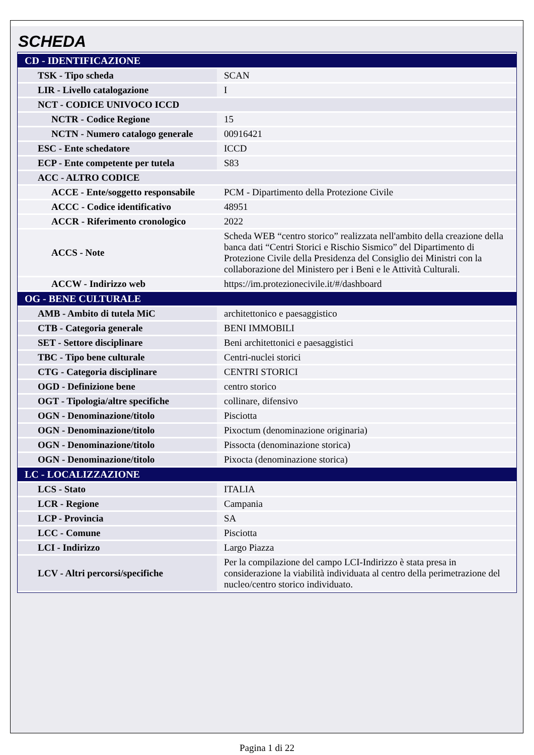SCHEDA
| CD - IDENTIFICAZIONE | |
| TSK - Tipo scheda | SCAN |
| LIR - Livello catalogazione | I |
| NCT - CODICE UNIVOCO ICCD | |
| NCTR - Codice Regione | 15 |
| NCTN - Numero catalogo generale | 00916421 |
| ESC - Ente schedatore | ICCD |
| ECP - Ente competente per tutela | S83 |
| ACC - ALTRO CODICE | |
| ACCE - Ente/soggetto responsabile | PCM - Dipartimento della Protezione Civile |
| ACCC - Codice identificativo | 48951 |
| ACCR - Riferimento cronologico | 2022 |
| ACCS - Note | Scheda WEB “centro storico” realizzata nell'ambito della creazione della banca dati “Centri Storici e Rischio Sismico” del Dipartimento di Protezione Civile della Presidenza del Consiglio dei Ministri con la collaborazione del Ministero per i Beni e le Attività Culturali. |
| ACCW - Indirizzo web | https://im.protezionecivile.it/#/dashboard |
| OG - BENE CULTURALE | |
| AMB - Ambito di tutela MiC | architettonico e paesaggistico |
| CTB - Categoria generale | BENI IMMOBILI |
| SET - Settore disciplinare | Beni architettonici e paesaggistici |
| TBC - Tipo bene culturale | Centri-nuclei storici |
| CTG - Categoria disciplinare | CENTRI STORICI |
| OGD - Definizione bene | centro storico |
| OGT - Tipologia/altre specifiche | collinare, difensivo |
| OGN - Denominazione/titolo | Pisciotta |
| OGN - Denominazione/titolo | Pixoctum (denominazione originaria) |
| OGN - Denominazione/titolo | Pissocta (denominazione storica) |
| OGN - Denominazione/titolo | Pixocta (denominazione storica) |
| LC - LOCALIZZAZIONE | |
| LCS - Stato | ITALIA |
| LCR - Regione | Campania |
| LCP - Provincia | SA |
| LCC - Comune | Pisciotta |
| LCI - Indirizzo | Largo Piazza |
| LCV - Altri percorsi/specifiche | Per la compilazione del campo LCI-Indirizzo è stata presa in considerazione la viabilità individuata al centro della perimetrazione del nucleo/centro storico individuato. |
Pagina 1 di 22